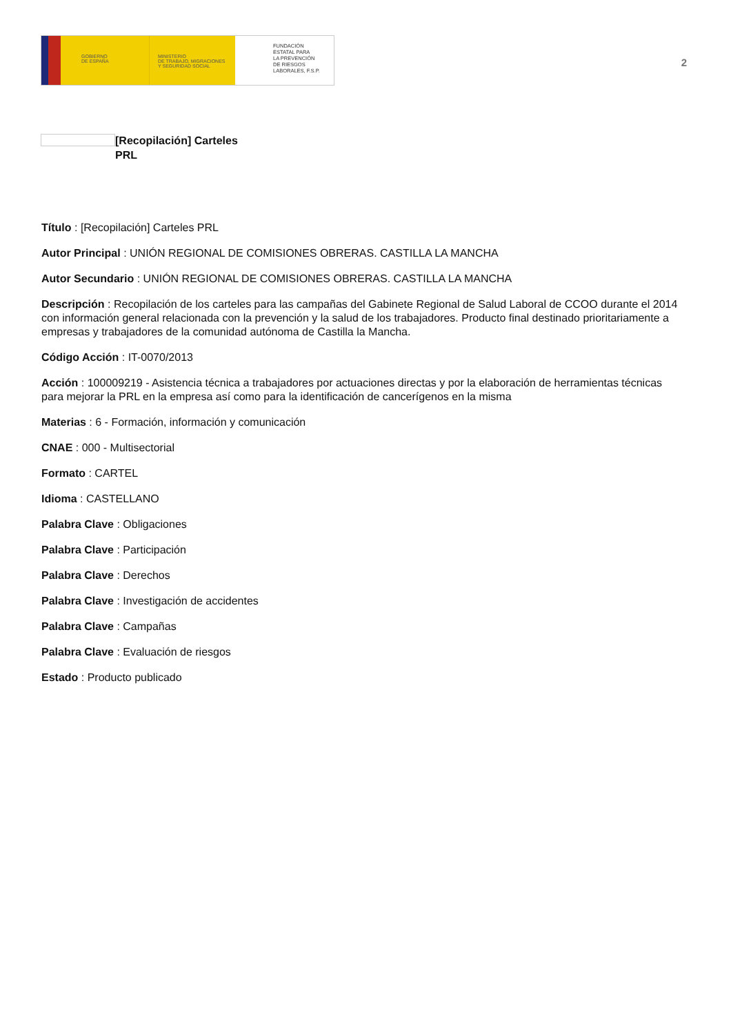GOBIERNO
DE ESPAÑA
MINISTERIO
DE TRABAJO, MIGRACIONES
Y SEGURIDAD SOCIAL
FUNDACIÓN
ESTATAL PARA
LA PREVENCIÓN
DE RIESGOS
LABORALES, F.S.P.
2
[Recopilación] Carteles PRL
Título : [Recopilación] Carteles PRL
Autor Principal : UNIÓN REGIONAL DE COMISIONES OBRERAS. CASTILLA LA MANCHA
Autor Secundario : UNIÓN REGIONAL DE COMISIONES OBRERAS. CASTILLA LA MANCHA
Descripción : Recopilación de los carteles para las campañas del Gabinete Regional de Salud Laboral de CCOO durante el 2014 con información general relacionada con la prevención y la salud de los trabajadores. Producto final destinado prioritariamente a empresas y trabajadores de la comunidad autónoma de Castilla la Mancha.
Código Acción : IT-0070/2013
Acción : 100009219 - Asistencia técnica a trabajadores por actuaciones directas y por la elaboración de herramientas técnicas para mejorar la PRL en la empresa así como para la identificación de cancerígenos en la misma
Materias : 6 - Formación, información y comunicación
CNAE : 000 - Multisectorial
Formato : CARTEL
Idioma : CASTELLANO
Palabra Clave : Obligaciones
Palabra Clave : Participación
Palabra Clave : Derechos
Palabra Clave : Investigación de accidentes
Palabra Clave : Campañas
Palabra Clave : Evaluación de riesgos
Estado : Producto publicado